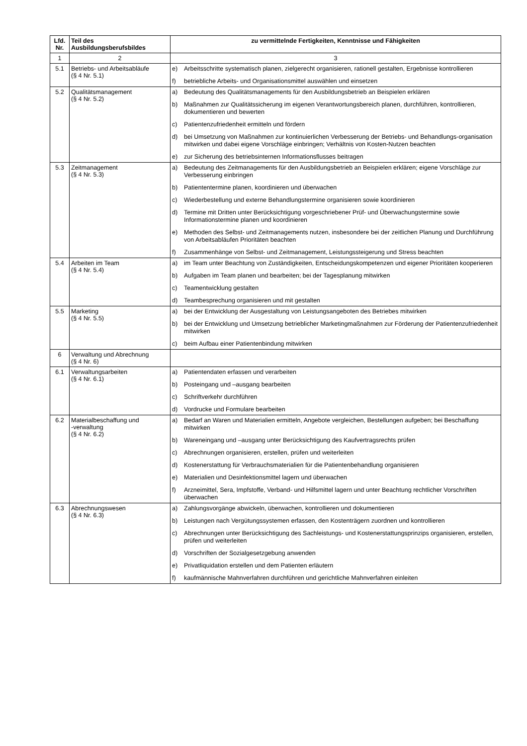| Lfd. Nr. | Teil des Ausbildungsberufsbildes | zu vermittelnde Fertigkeiten, Kenntnisse und Fähigkeiten |
| --- | --- | --- |
| 1 | 2 | 3 |
| 5.1 | Betriebs- und Arbeitsabläufe (§ 4 Nr. 5.1) | e) Arbeitsschritte systematisch planen, zielgerecht organisieren, rationell gestalten, Ergebnisse kontrollieren f) betriebliche Arbeits- und Organisationsmittel auswählen und einsetzen |
| 5.2 | Qualitätsmanagement (§ 4 Nr. 5.2) | a) Bedeutung des Qualitätsmanagements für den Ausbildungsbetrieb an Beispielen erklären b) Maßnahmen zur Qualitätssicherung im eigenen Verantwortungsbereich planen, durchführen, kontrollieren, dokumentieren und bewerten c) Patientenzufriedenheit ermitteln und fördern d) bei Umsetzung von Maßnahmen zur kontinuierlichen Verbesserung der Betriebs- und Behandlungs-organisation mitwirken und dabei eigene Vorschläge einbringen; Verhältnis von Kosten-Nutzen beachten e) zur Sicherung des betriebsinternen Informationsflusses beitragen |
| 5.3 | Zeitmanagement (§ 4 Nr. 5.3) | a) Bedeutung des Zeitmanagements für den Ausbildungsbetrieb an Beispielen erklären; eigene Vorschläge zur Verbesserung einbringen b) Patiententermine planen, koordinieren und überwachen c) Wiederbestellung und externe Behandlungstermine organisieren sowie koordinieren d) Termine mit Dritten unter Berücksichtigung vorgeschriebener Prüf- und Überwachungstermine sowie Informationstermine planen und koordinieren e) Methoden des Selbst- und Zeitmanagements nutzen, insbesondere bei der zeitlichen Planung und Durchführung von Arbeitsabläufen Prioritäten beachten f) Zusammenhänge von Selbst- und Zeitmanagement, Leistungssteigerung und Stress beachten |
| 5.4 | Arbeiten im Team (§ 4 Nr. 5.4) | a) im Team unter Beachtung von Zuständigkeiten, Entscheidungskompetenzen und eigener Prioritäten kooperieren b) Aufgaben im Team planen und bearbeiten; bei der Tagesplanung mitwirken c) Teamentwicklung gestalten d) Teambesprechung organisieren und mit gestalten |
| 5.5 | Marketing (§ 4 Nr. 5.5) | a) bei der Entwicklung der Ausgestaltung von Leistungsangeboten des Betriebes mitwirken b) bei der Entwicklung und Umsetzung betrieblicher Marketingmaßnahmen zur Förderung der Patientenzufriedenheit mitwirken c) beim Aufbau einer Patientenbindung mitwirken |
| 6 | Verwaltung und Abrechnung (§ 4 Nr. 6) | |
| 6.1 | Verwaltungsarbeiten (§ 4 Nr. 6.1) | a) Patientendaten erfassen und verarbeiten b) Posteingang und –ausgang bearbeiten c) Schriftverkehr durchführen d) Vordrucke und Formulare bearbeiten |
| 6.2 | Materialbeschaffung und -verwaltung (§ 4 Nr. 6.2) | a) Bedarf an Waren und Materialien ermitteln, Angebote vergleichen, Bestellungen aufgeben; bei Beschaffung mitwirken b) Wareneingang und –ausgang unter Berücksichtigung des Kaufvertragsrechts prüfen c) Abrechnungen organisieren, erstellen, prüfen und weiterleiten d) Kostenerstattung für Verbrauchsmaterialien für die Patientenbehandlung organisieren e) Materialien und Desinfektionsmittel lagern und überwachen f) Arzneimittel, Sera, Impfstoffe, Verband- und Hilfsmittel lagern und unter Beachtung rechtlicher Vorschriften überwachen |
| 6.3 | Abrechnungswesen (§ 4 Nr. 6.3) | a) Zahlungsvorgänge abwickeln, überwachen, kontrollieren und dokumentieren b) Leistungen nach Vergütungssystemen erfassen, den Kostenträgern zuordnen und kontrollieren c) Abrechnungen unter Berücksichtigung des Sachleistungs- und Kostenerstattungsprinzips organisieren, erstellen, prüfen und weiterleiten d) Vorschriften der Sozialgesetzgebung anwenden e) Privatliquidation erstellen und dem Patienten erläutern f) kaufmännische Mahnverfahren durchführen und gerichtliche Mahnverfahren einleiten |